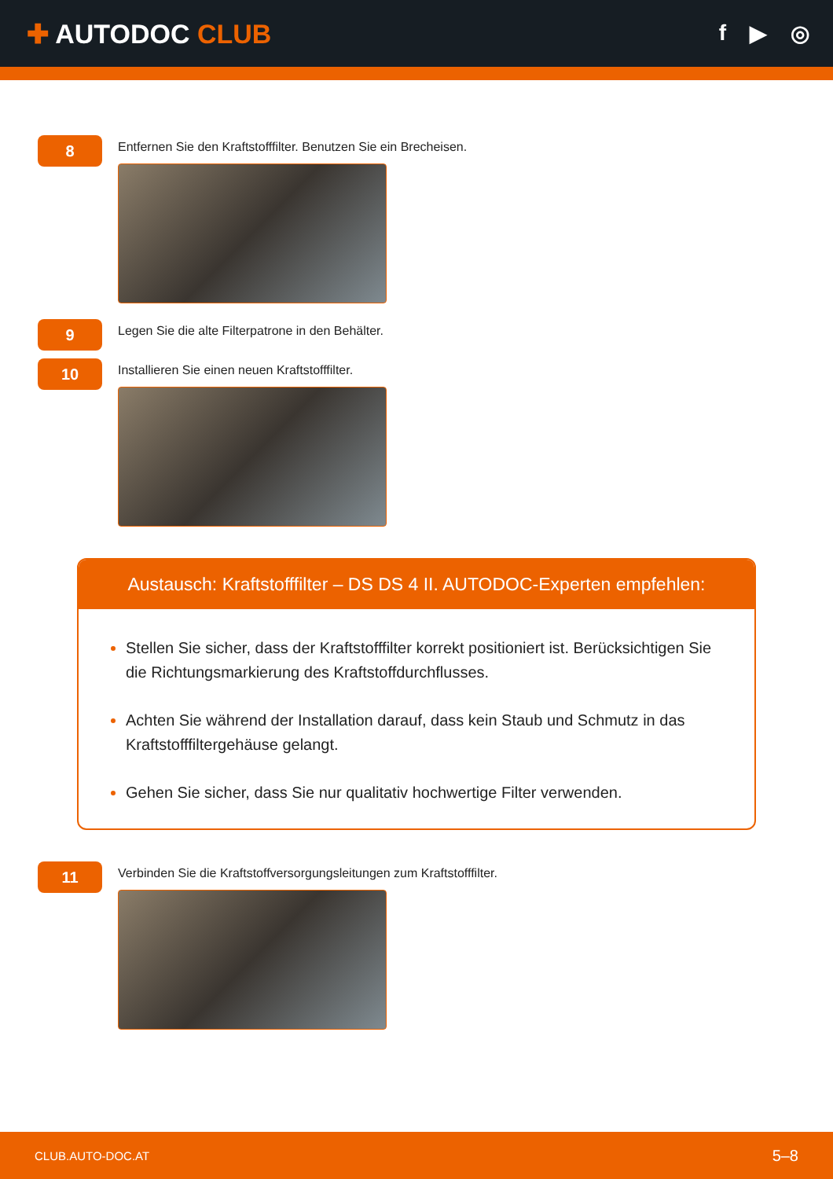✚ AUTODOC CLUB
f ▶ ◎
8
Entfernen Sie den Kraftstofffilter. Benutzen Sie ein Brecheisen.
9
Legen Sie die alte Filterpatrone in den Behälter.
10
Installieren Sie einen neuen Kraftstofffilter.
Austausch: Kraftstofffilter – DS DS 4 II. AUTODOC-Experten empfehlen:
Stellen Sie sicher, dass der Kraftstofffilter korrekt positioniert ist. Berücksichtigen Sie die Richtungsmarkierung des Kraftstoffdurchflusses.
Achten Sie während der Installation darauf, dass kein Staub und Schmutz in das Kraftstofffiltergehäuse gelangt.
Gehen Sie sicher, dass Sie nur qualitativ hochwertige Filter verwenden.
11
Verbinden Sie die Kraftstoffversorgungsleitungen zum Kraftstofffilter.
CLUB.AUTO-DOC.AT 5–8